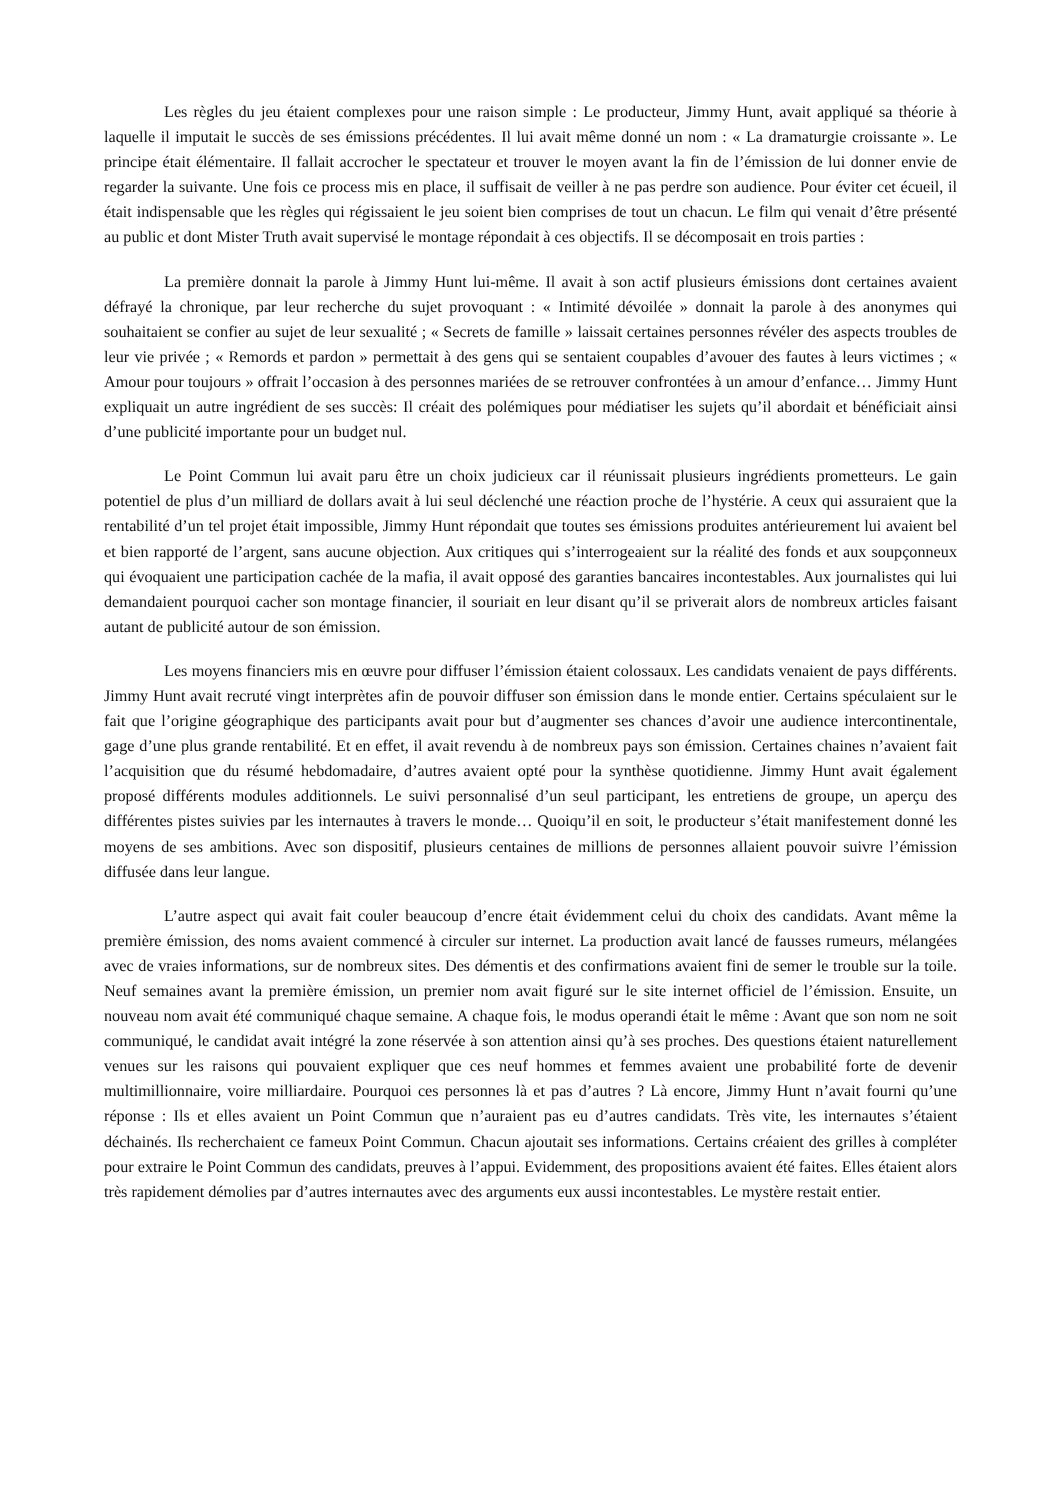Les règles du jeu étaient complexes pour une raison simple : Le producteur, Jimmy Hunt, avait appliqué sa théorie à laquelle il imputait le succès de ses émissions précédentes. Il lui avait même donné un nom : « La dramaturgie croissante ». Le principe était élémentaire. Il fallait accrocher le spectateur et trouver le moyen avant la fin de l’émission de lui donner envie de regarder la suivante. Une fois ce process mis en place, il suffisait de veiller à ne pas perdre son audience. Pour éviter cet écueil, il était indispensable que les règles qui régissaient le jeu soient bien comprises de tout un chacun. Le film qui venait d’être présenté au public et dont Mister Truth avait supervisé le montage répondait à ces objectifs. Il se décomposait en trois parties :
La première donnait la parole à Jimmy Hunt lui-même. Il avait à son actif plusieurs émissions dont certaines avaient défrayé la chronique, par leur recherche du sujet provoquant : « Intimité dévoilée » donnait la parole à des anonymes qui souhaitaient se confier au sujet de leur sexualité ; « Secrets de famille » laissait certaines personnes révéler des aspects troubles de leur vie privée ; « Remords et pardon » permettait à des gens qui se sentaient coupables d’avouer des fautes à leurs victimes ; « Amour pour toujours » offrait l’occasion à des personnes mariées de se retrouver confrontées à un amour d’enfance… Jimmy Hunt expliquait un autre ingrédient de ses succès: Il créait des polémiques pour médiatiser les sujets qu’il abordait et bénéficiait ainsi d’une publicité importante pour un budget nul.
Le Point Commun lui avait paru être un choix judicieux car il réunissait plusieurs ingrédients prometteurs. Le gain potentiel de plus d’un milliard de dollars avait à lui seul déclenché une réaction proche de l’hystérie. A ceux qui assuraient que la rentabilité d’un tel projet était impossible, Jimmy Hunt répondait que toutes ses émissions produites antérieurement lui avaient bel et bien rapporté de l’argent, sans aucune objection. Aux critiques qui s’interrogeaient sur la réalité des fonds et aux soupçonneux qui évoquaient une participation cachée de la mafia, il avait opposé des garanties bancaires incontestables. Aux journalistes qui lui demandaient pourquoi cacher son montage financier, il souriait en leur disant qu’il se priverait alors de nombreux articles faisant autant de publicité autour de son émission.
Les moyens financiers mis en œuvre pour diffuser l’émission étaient colossaux. Les candidats venaient de pays différents. Jimmy Hunt avait recruté vingt interprètes afin de pouvoir diffuser son émission dans le monde entier. Certains spéculaient sur le fait que l’origine géographique des participants avait pour but d’augmenter ses chances d’avoir une audience intercontinentale, gage d’une plus grande rentabilité. Et en effet, il avait revendu à de nombreux pays son émission. Certaines chaines n’avaient fait l’acquisition que du résumé hebdomadaire, d’autres avaient opté pour la synthèse quotidienne. Jimmy Hunt avait également proposé différents modules additionnels. Le suivi personnalisé d’un seul participant, les entretiens de groupe, un aperçu des différentes pistes suivies par les internautes à travers le monde… Quoiqu’il en soit, le producteur s’était manifestement donné les moyens de ses ambitions. Avec son dispositif, plusieurs centaines de millions de personnes allaient pouvoir suivre l’émission diffusée dans leur langue.
L’autre aspect qui avait fait couler beaucoup d’encre était évidemment celui du choix des candidats. Avant même la première émission, des noms avaient commencé à circuler sur internet. La production avait lancé de fausses rumeurs, mélangées avec de vraies informations, sur de nombreux sites. Des démentis et des confirmations avaient fini de semer le trouble sur la toile. Neuf semaines avant la première émission, un premier nom avait figuré sur le site internet officiel de l’émission. Ensuite, un nouveau nom avait été communiqué chaque semaine. A chaque fois, le modus operandi était le même : Avant que son nom ne soit communiqué, le candidat avait intégré la zone réservée à son attention ainsi qu’à ses proches. Des questions étaient naturellement venues sur les raisons qui pouvaient expliquer que ces neuf hommes et femmes avaient une probabilité forte de devenir multimillionnaire, voire milliardaire. Pourquoi ces personnes là et pas d’autres ? Là encore, Jimmy Hunt n’avait fourni qu’une réponse : Ils et elles avaient un Point Commun que n’auraient pas eu d’autres candidats. Très vite, les internautes s’étaient déchainés. Ils recherchaient ce fameux Point Commun. Chacun ajoutait ses informations. Certains créaient des grilles à compléter pour extraire le Point Commun des candidats, preuves à l’appui. Evidemment, des propositions avaient été faites. Elles étaient alors très rapidement démolies par d’autres internautes avec des arguments eux aussi incontestables. Le mystère restait entier.